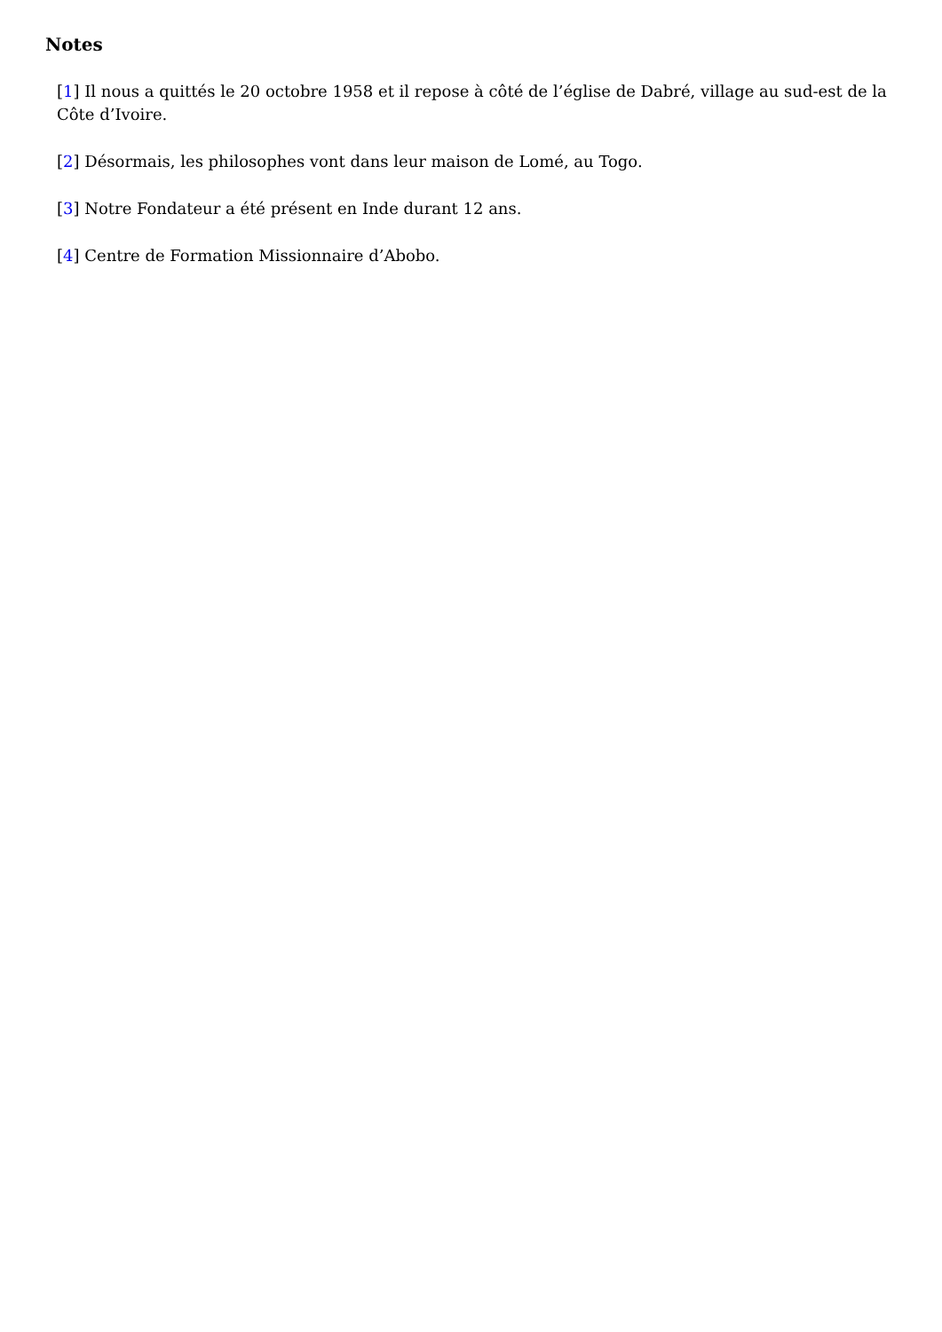Notes
[1] Il nous a quittés le 20 octobre 1958 et il repose à côté de l’église de Dabré, village au sud-est de la Côte d’Ivoire.
[2] Désormais, les philosophes vont dans leur maison de Lomé, au Togo.
[3] Notre Fondateur a été présent en Inde durant 12 ans.
[4] Centre de Formation Missionnaire d’Abobo.